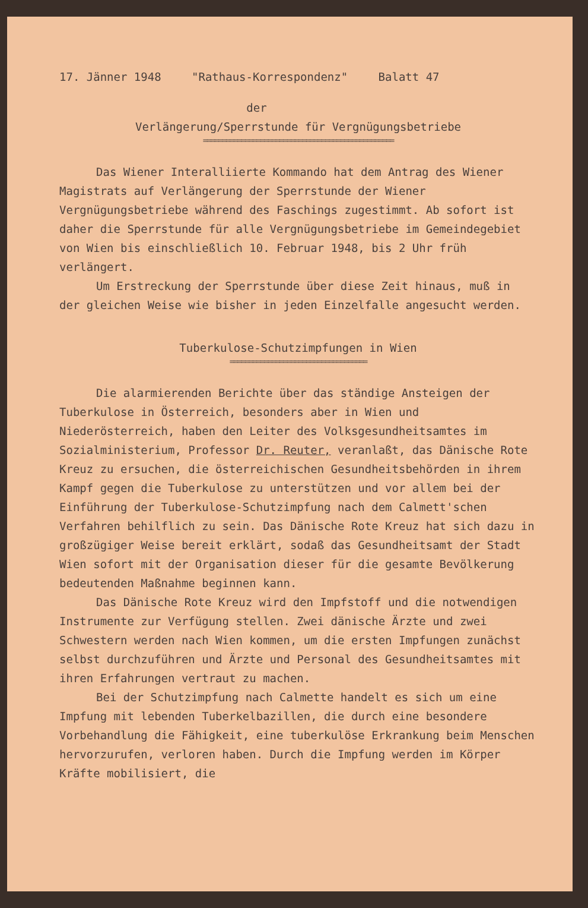17. Jänner 1948 "Rathaus-Korrespondenz" Balatt 47
der
Verlängerung/Sperrstunde für Vergnügungsbetriebe
==================================================
Das Wiener Interalliierte Kommando hat dem Antrag des Wiener Magistrats auf Verlängerung der Sperrstunde der Wiener Vergnügungsbetriebe während des Faschings zugestimmt. Ab sofort ist daher die Sperrstunde für alle Vergnügungsbetriebe im Gemeindegebiet von Wien bis einschließlich 10. Februar 1948, bis 2 Uhr früh verlängert.
Um Erstreckung der Sperrstunde über diese Zeit hinaus, muß in der gleichen Weise wie bisher in jeden Einzelfalle angesucht werden.
Tuberkulose-Schutzimpfungen in Wien
====================================
Die alarmierenden Berichte über das ständige Ansteigen der Tuberkulose in Österreich, besonders aber in Wien und Niederösterreich, haben den Leiter des Volksgesundheitsamtes im Sozialministerium, Professor Dr. Reuter, veranlaßt, das Dänische Rote Kreuz zu ersuchen, die österreichischen Gesundheitsbehörden in ihrem Kampf gegen die Tuberkulose zu unterstützen und vor allem bei der Einführung der Tuberkulose-Schutzimpfung nach dem Calmett'schen Verfahren behilflich zu sein. Das Dänische Rote Kreuz hat sich dazu in großzügiger Weise bereit erklärt, sodaß das Gesundheitsamt der Stadt Wien sofort mit der Organisation dieser für die gesamte Bevölkerung bedeutenden Maßnahme beginnen kann.
Das Dänische Rote Kreuz wird den Impfstoff und die notwendigen Instrumente zur Verfügung stellen. Zwei dänische Ärzte und zwei Schwestern werden nach Wien kommen, um die ersten Impfungen zunächst selbst durchzuführen und Ärzte und Personal des Gesundheitsamtes mit ihren Erfahrungen vertraut zu machen.
Bei der Schutzimpfung nach Calmette handelt es sich um eine Impfung mit lebenden Tuberkelbazillen, die durch eine besondere Vorbehandlung die Fähigkeit, eine tuberkulöse Erkrankung beim Menschen hervorzurufen, verloren haben. Durch die Impfung werden im Körper Kräfte mobilisiert, die